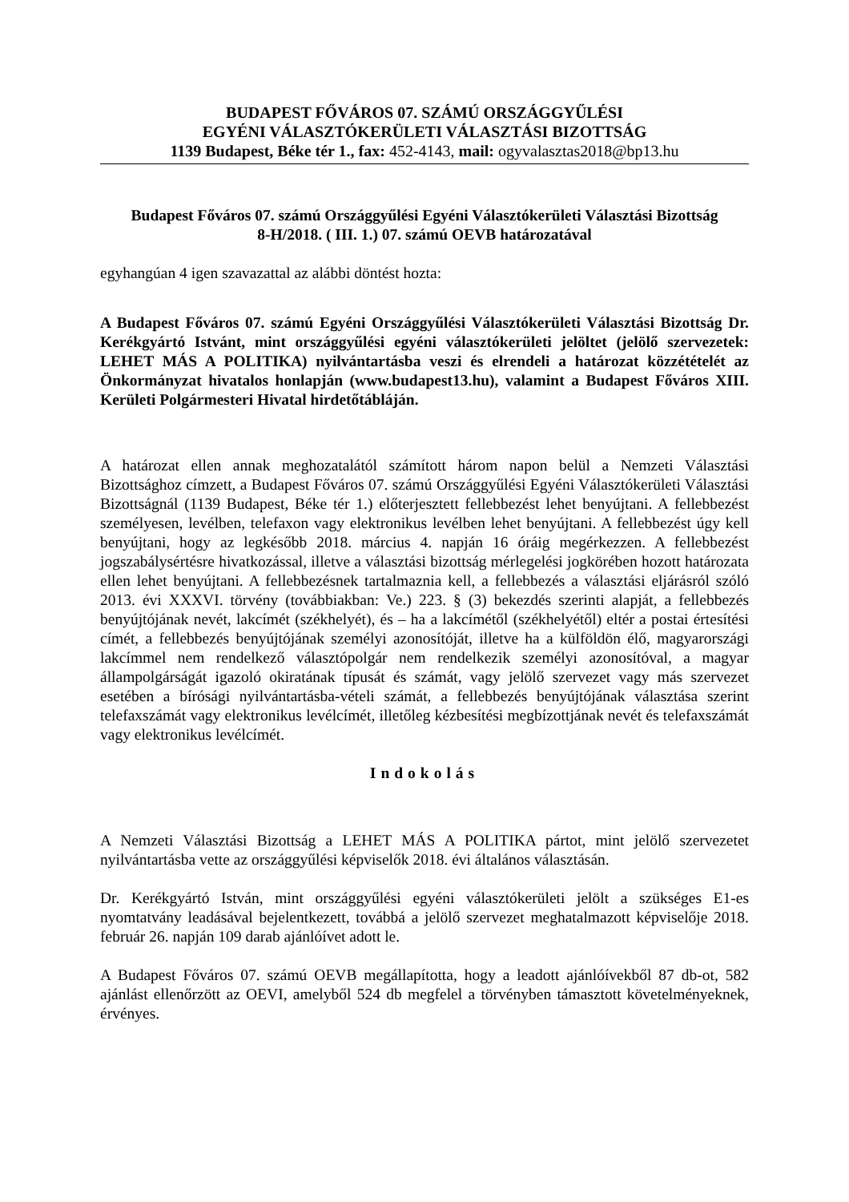BUDAPEST FŐVÁROS 07. SZÁMÚ ORSZÁGGYŰLÉSI
EGYÉNI VÁLASZTÓKERÜLETI VÁLASZTÁSI BIZOTTSÁG
1139 Budapest, Béke tér 1., fax: 452-4143, mail: ogyvalasztas2018@bp13.hu
Budapest Főváros 07. számú Országgyűlési Egyéni Választókerületi Választási Bizottság
8-H/2018. ( III. 1.) 07. számú OEVB határozatával
egyhangúan 4 igen szavazattal az alábbi döntést hozta:
A Budapest Főváros 07. számú Egyéni Országgyűlési Választókerületi Választási Bizottság Dr. Kerékgyártó Istvánt, mint országgyűlési egyéni választókerületi jelöltet (jelölő szervezetek: LEHET MÁS A POLITIKA) nyilvántartásba veszi és elrendeli a határozat közzétételét az Önkormányzat hivatalos honlapján (www.budapest13.hu), valamint a Budapest Főváros XIII. Kerületi Polgármesteri Hivatal hirdetőtábláján.
A határozat ellen annak meghozatalától számított három napon belül a Nemzeti Választási Bizottsághoz címzett, a Budapest Főváros 07. számú Országgyűlési Egyéni Választókerületi Választási Bizottságnál (1139 Budapest, Béke tér 1.) előterjesztett fellebbezést lehet benyújtani. A fellebbezést személyesen, levélben, telefaxon vagy elektronikus levélben lehet benyújtani. A fellebbezést úgy kell benyújtani, hogy az legkésőbb 2018. március 4. napján 16 óráig megérkezzen. A fellebbezést jogszabálysértésre hivatkozással, illetve a választási bizottság mérlegelési jogkörében hozott határozata ellen lehet benyújtani. A fellebbezésnek tartalmaznia kell, a fellebbezés a választási eljárásról szóló 2013. évi XXXVI. törvény (továbbiakban: Ve.) 223. § (3) bekezdés szerinti alapját, a fellebbezés benyújtójának nevét, lakcímét (székhelyét), és – ha a lakcímétől (székhelyétől) eltér a postai értesítési címét, a fellebbezés benyújtójának személyi azonosítóját, illetve ha a külföldön élő, magyarországi lakcímmel nem rendelkező választópolgár nem rendelkezik személyi azonosítóval, a magyar állampolgárságát igazoló okiratának típusát és számát, vagy jelölő szervezet vagy más szervezet esetében a bírósági nyilvántartásba-vételi számát, a fellebbezés benyújtójának választása szerint telefaxszámát vagy elektronikus levélcímét, illetőleg kézbesítési megbízottjának nevét és telefaxszámát vagy elektronikus levélcímét.
Indokolás
A Nemzeti Választási Bizottság a LEHET MÁS A POLITIKA pártot, mint jelölő szervezetet nyilvántartásba vette az országgyűlési képviselők 2018. évi általános választásán.
Dr. Kerékgyártó István, mint országgyűlési egyéni választókerületi jelölt a szükséges E1-es nyomtatvány leadásával bejelentkezett, továbbá a jelölő szervezet meghatalmazott képviselője 2018. február 26. napján 109 darab ajánlóívet adott le.
A Budapest Főváros 07. számú OEVB megállapította, hogy a leadott ajánlóívekből 87 db-ot, 582 ajánlást ellenőrzött az OEVI, amelyből 524 db megfelel a törvényben támasztott követelményeknek, érvényes.